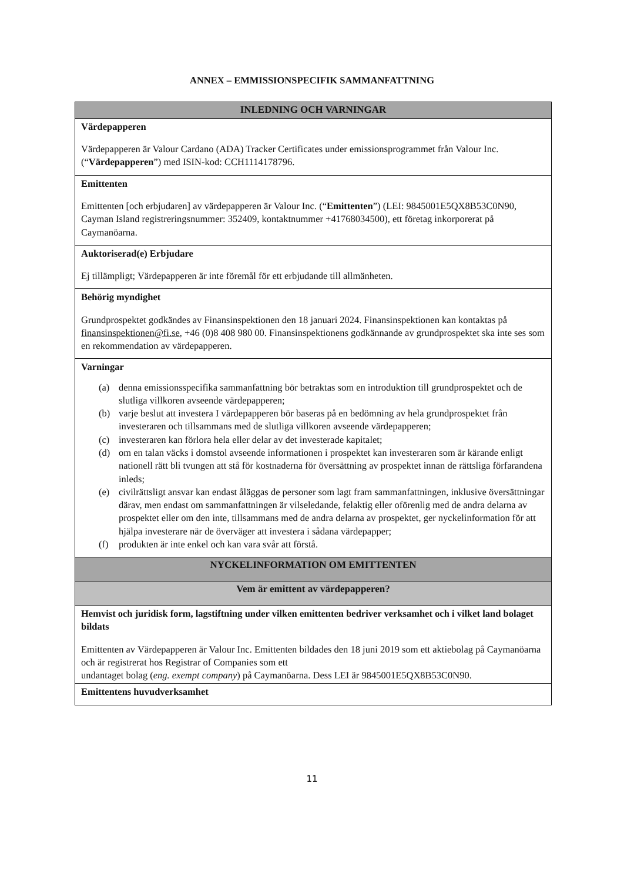ANNEX – EMMISSIONSPECIFIK SAMMANFATTNING
| INLEDNING OCH VARNINGAR |
| --- |
| Värdepapperen Värdepapperen är Valour Cardano (ADA) Tracker Certificates under emissionsprogrammet från Valour Inc. (“ Värdepapperen ”) med ISIN-kod: CCH1114178796. |
| Emittenten Emittenten [och erbjudaren] av värdepapperen är Valour Inc. (“ Emittenten ”) (LEI: 9845001E5QX8B53C0N90, Cayman Island registreringsnummer: 352409, kontaktnummer +41768034500), ett företag inkorporerat på Caymanöarna. |
| Auktoriserad(e) Erbjudare Ej tillämpligt; Värdepapperen är inte föremål för ett erbjudande till allmänheten. |
| Behörig myndighet Grundprospektet godkändes av Finansinspektionen den 18 januari 2024. Finansinspektionen kan kontaktas på finansinspektionen@fi.se , +46 (0)8 408 980 00. Finansinspektionens godkännande av grundprospektet ska inte ses som en rekommendation av värdepapperen. |
| Varningar (a) denna emissionsspecifika sammanfattning bör betraktas som en introduktion till grundprospektet och de slutliga villkoren avseende värdepapperen; (b) varje beslut att investera I värdepapperen bör baseras på en bedömning av hela grundprospektet från investeraren och tillsammans med de slutliga villkoren avseende värdepapperen; (c) investeraren kan förlora hela eller delar av det investerade kapitalet; (d) om en talan väcks i domstol avseende informationen i prospektet kan investeraren som är kärande enligt nationell rätt bli tvungen att stå för kostnaderna för översättning av prospektet innan de rättsliga förfarandena inleds; (e) civilrättsligt ansvar kan endast åläggas de personer som lagt fram sammanfattningen, inklusive översättningar därav, men endast om sammanfattningen är vilseledande, felaktig eller oförenlig med de andra delarna av prospektet eller om den inte, tillsammans med de andra delarna av prospektet, ger nyckelinformation för att hjälpa investerare när de överväger att investera i sådana värdepapper; (f) produkten är inte enkel och kan vara svår att förstå. |
| NYCKELINFORMATION OM EMITTENTEN |
| Vem är emittent av värdepapperen? |
| Hemvist och juridisk form, lagstiftning under vilken emittenten bedriver verksamhet och i vilket land bolaget bildats Emittenten av Värdepapperen är Valour Inc. Emittenten bildades den 18 juni 2019 som ett aktiebolag på Caymanöarna och är registrerat hos Registrar of Companies som ett undantaget bolag ( eng. exempt company ) på Caymanöarna. Dess LEI är 9845001E5QX8B53C0N90. |
| Emittentens huvudverksamhet |
11